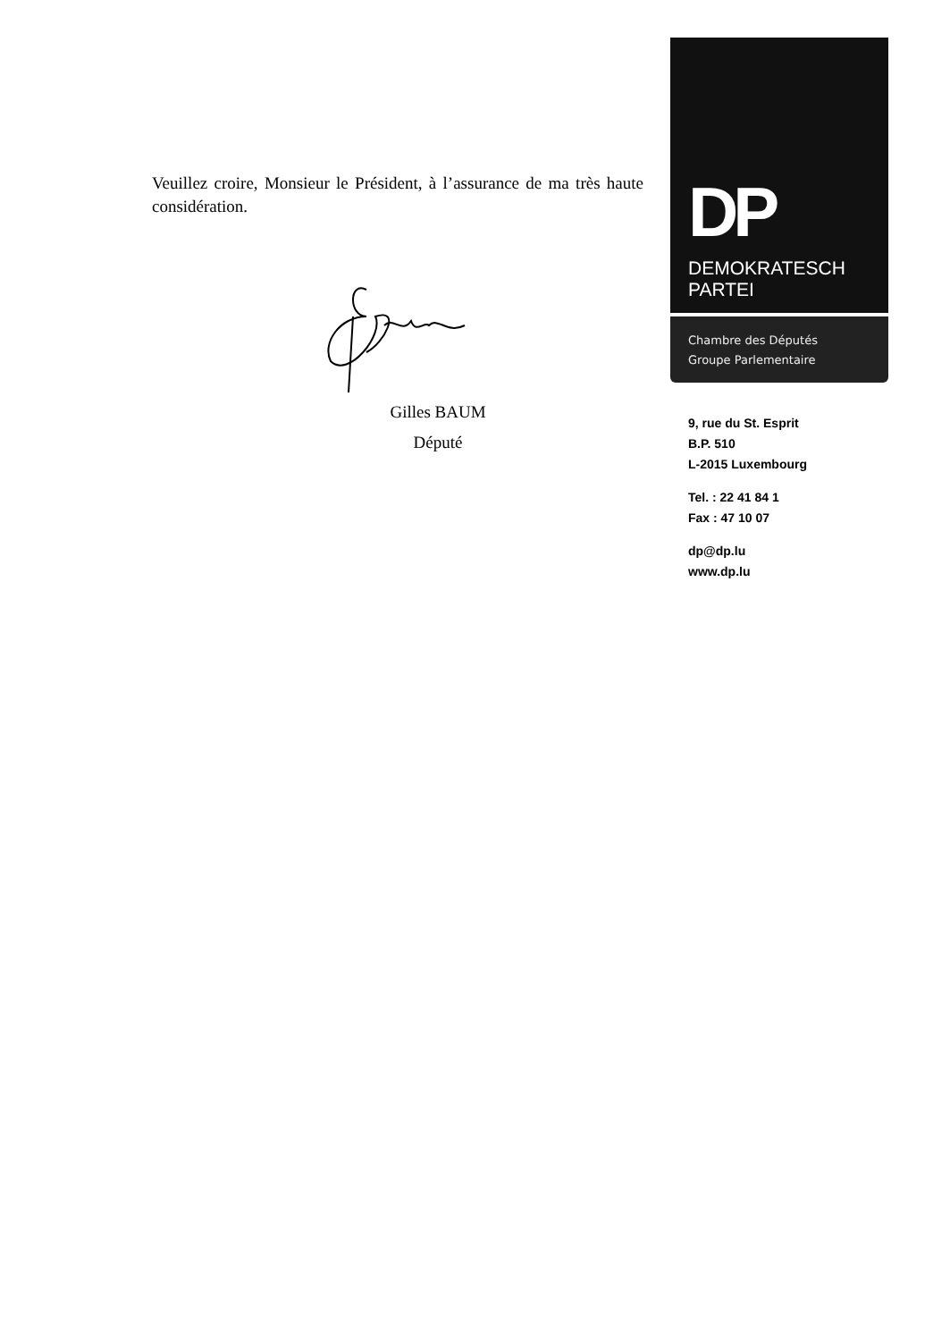Veuillez croire, Monsieur le Président, à l’assurance de ma très haute considération.
Gilles BAUM
Député
DP
DEMOKRATESCH
PARTEI
Chambre des Députés
Groupe Parlementaire
9, rue du St. Esprit
B.P. 510
L-2015 Luxembourg
Tel. : 22 41 84 1
Fax : 47 10 07
dp@dp.lu
www.dp.lu